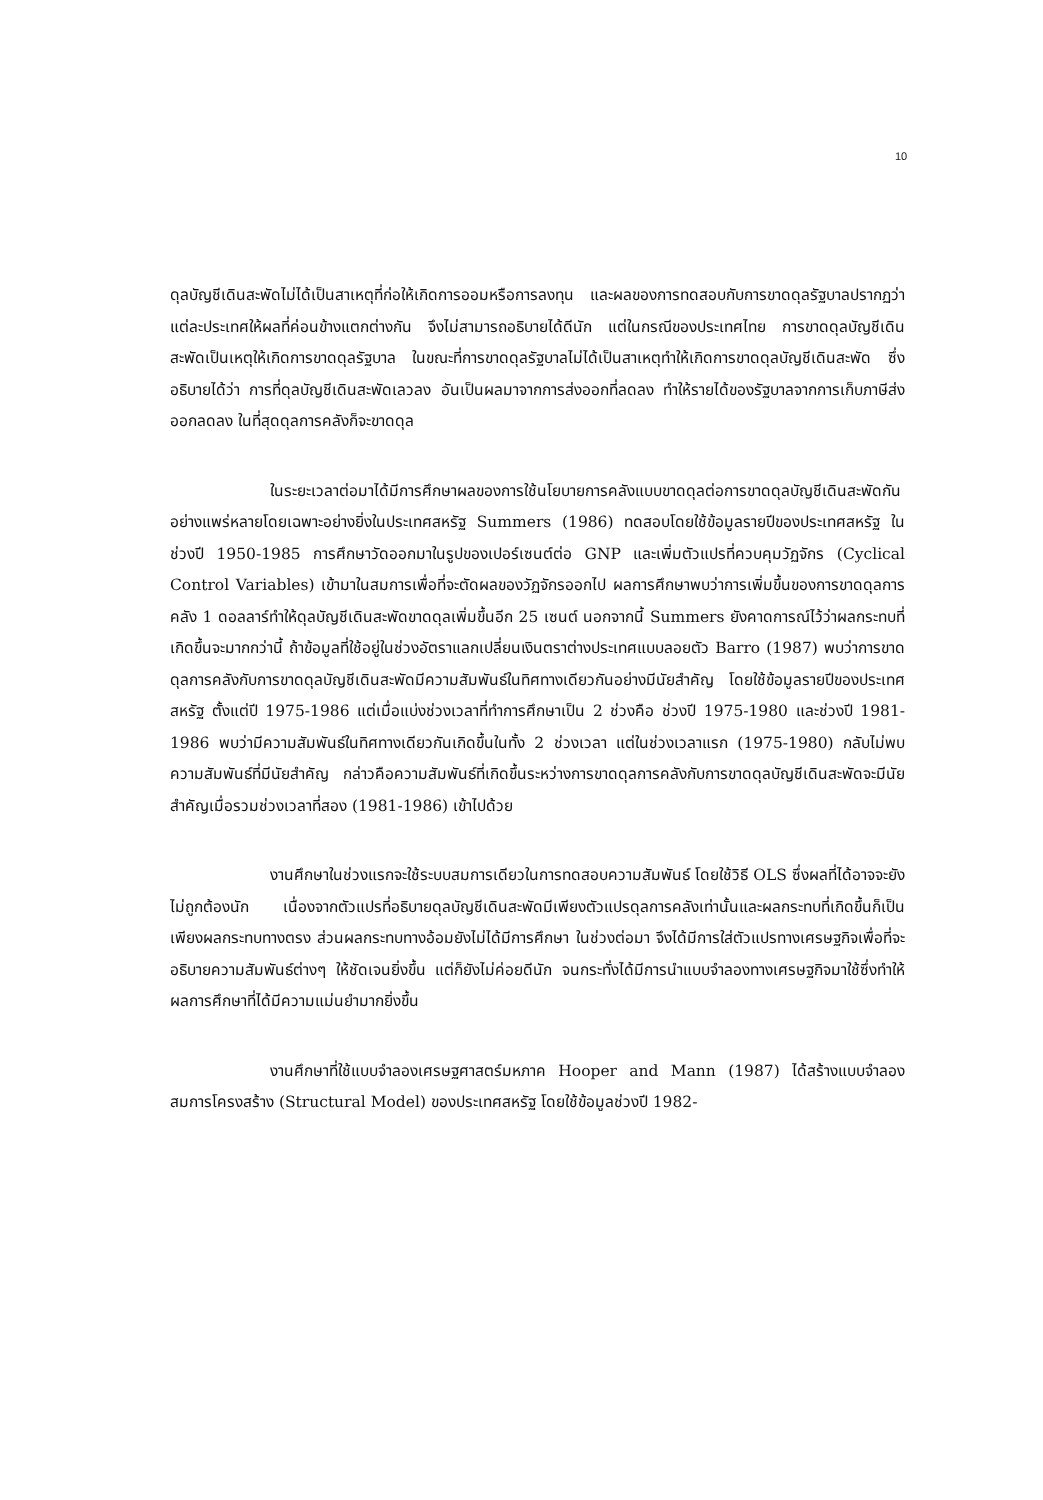10
ดุลบัญชีเดินสะพัดไม่ได้เป็นสาเหตุที่ก่อให้เกิดการออมหรือการลงทุน และผลของการทดสอบกับการขาดดุลรัฐบาลปรากฏว่า แต่ละประเทศให้ผลที่ค่อนข้างแตกต่างกัน จึงไม่สามารถอธิบายได้ดีนัก แต่ในกรณีของประเทศไทย การขาดดุลบัญชีเดินสะพัดเป็นเหตุให้เกิดการขาดดุลรัฐบาล ในขณะที่การขาดดุลรัฐบาลไม่ได้เป็นสาเหตุทำให้เกิดการขาดดุลบัญชีเดินสะพัด ซึ่งอธิบายได้ว่า การที่ดุลบัญชีเดินสะพัดเลวลง อันเป็นผลมาจากการส่งออกที่ลดลง ทำให้รายได้ของรัฐบาลจากการเก็บภาษีส่งออกลดลง ในที่สุดดุลการคลังก็จะขาดดุล
ในระยะเวลาต่อมาได้มีการศึกษาผลของการใช้นโยบายการคลังแบบขาดดุลต่อการขาดดุลบัญชีเดินสะพัดกันอย่างแพร่หลายโดยเฉพาะอย่างยิ่งในประเทศสหรัฐ Summers (1986) ทดสอบโดยใช้ข้อมูลรายปีของประเทศสหรัฐ ในช่วงปี 1950-1985 การศึกษาวัดออกมาในรูปของเปอร์เซนต์ต่อ GNP และเพิ่มตัวแปรที่ควบคุมวัฏจักร (Cyclical Control Variables) เข้ามาในสมการเพื่อที่จะตัดผลของวัฏจักรออกไป ผลการศึกษาพบว่าการเพิ่มขึ้นของการขาดดุลการคลัง 1 ดอลลาร์ทำให้ดุลบัญชีเดินสะพัดขาดดุลเพิ่มขึ้นอีก 25 เซนต์ นอกจากนี้ Summers ยังคาดการณ์ไว้ว่าผลกระทบที่เกิดขึ้นจะมากกว่านี้ ถ้าข้อมูลที่ใช้อยู่ในช่วงอัตราแลกเปลี่ยนเงินตราต่างประเทศแบบลอยตัว Barro (1987) พบว่าการขาดดุลการคลังกับการขาดดุลบัญชีเดินสะพัดมีความสัมพันธ์ในทิศทางเดียวกันอย่างมีนัยสำคัญ โดยใช้ข้อมูลรายปีของประเทศสหรัฐ ตั้งแต่ปี 1975-1986 แต่เมื่อแบ่งช่วงเวลาที่ทำการศึกษาเป็น 2 ช่วงคือ ช่วงปี 1975-1980 และช่วงปี 1981-1986 พบว่ามีความสัมพันธ์ในทิศทางเดียวกันเกิดขึ้นในทั้ง 2 ช่วงเวลา แต่ในช่วงเวลาแรก (1975-1980) กลับไม่พบความสัมพันธ์ที่มีนัยสำคัญ กล่าวคือความสัมพันธ์ที่เกิดขึ้นระหว่างการขาดดุลการคลังกับการขาดดุลบัญชีเดินสะพัดจะมีนัยสำคัญเมื่อรวมช่วงเวลาที่สอง (1981-1986) เข้าไปด้วย
งานศึกษาในช่วงแรกจะใช้ระบบสมการเดียวในการทดสอบความสัมพันธ์ โดยใช้วิธี OLS ซึ่งผลที่ได้อาจจะยังไม่ถูกต้องนัก เนื่องจากตัวแปรที่อธิบายดุลบัญชีเดินสะพัดมีเพียงตัวแปรดุลการคลังเท่านั้นและผลกระทบที่เกิดขึ้นก็เป็นเพียงผลกระทบทางตรง ส่วนผลกระทบทางอ้อมยังไม่ได้มีการศึกษา ในช่วงต่อมา จึงได้มีการใส่ตัวแปรทางเศรษฐกิจเพื่อที่จะอธิบายความสัมพันธ์ต่างๆ ให้ชัดเจนยิ่งขึ้น แต่ก็ยังไม่ค่อยดีนัก จนกระทั่งได้มีการนำแบบจำลองทางเศรษฐกิจมาใช้ซึ่งทำให้ผลการศึกษาที่ได้มีความแม่นยำมากยิ่งขึ้น
งานศึกษาที่ใช้แบบจำลองเศรษฐศาสตร์มหภาค Hooper and Mann (1987) ได้สร้างแบบจำลองสมการโครงสร้าง (Structural Model) ของประเทศสหรัฐ โดยใช้ข้อมูลช่วงปี 1982-